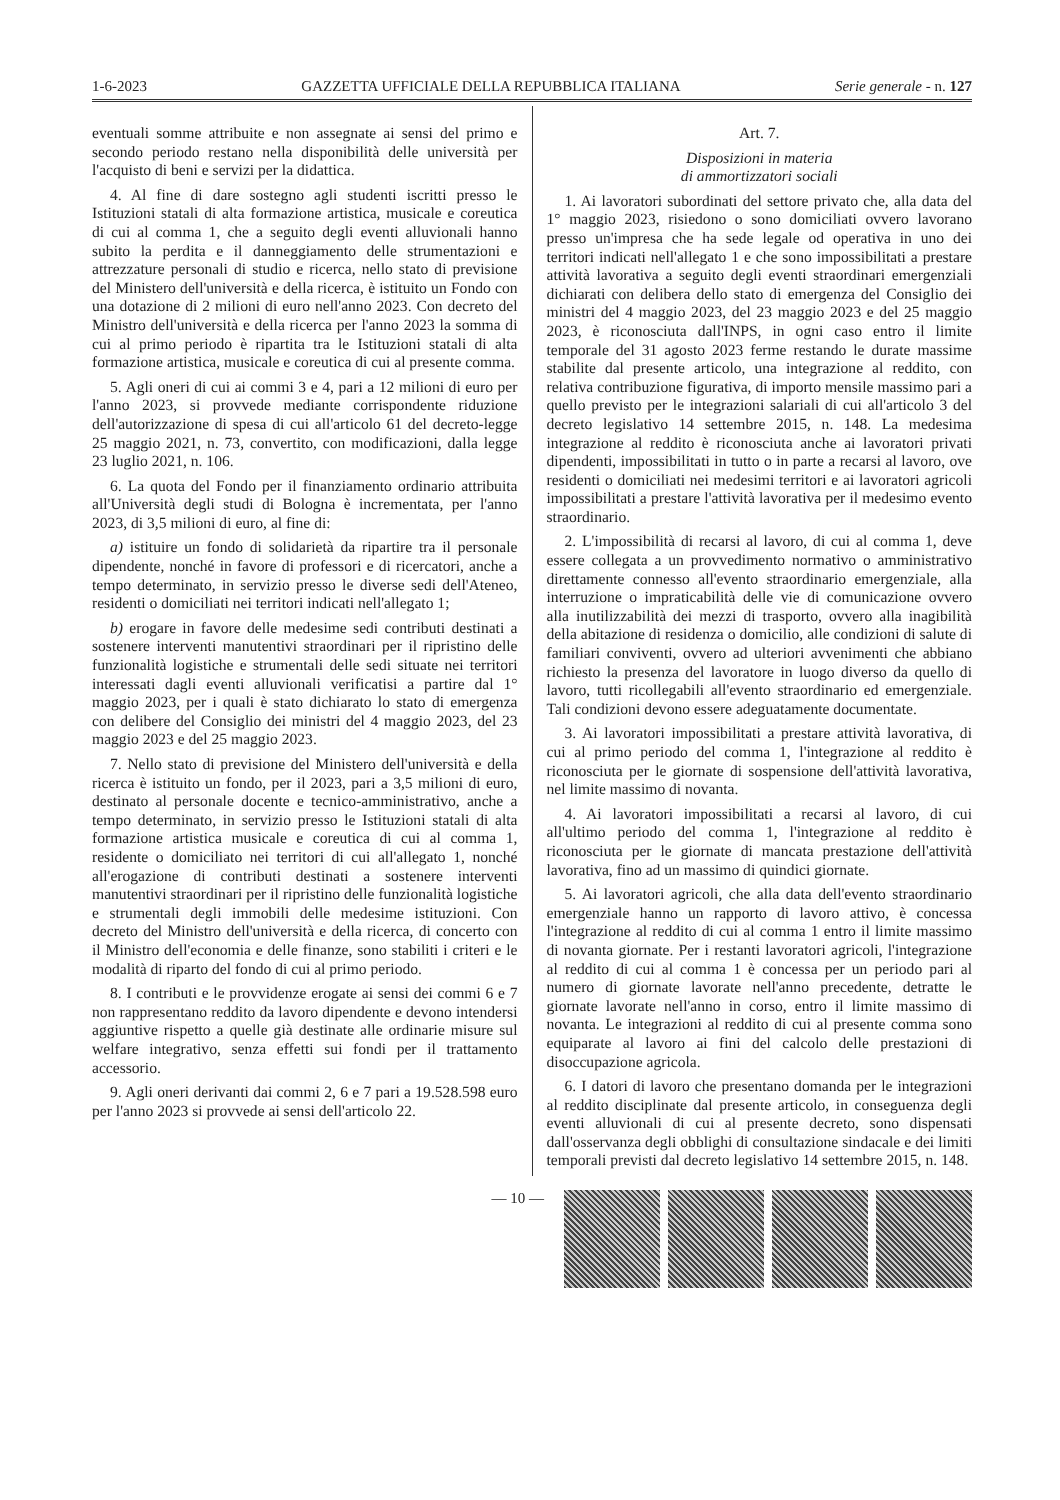1-6-2023 GAZZETTA UFFICIALE DELLA REPUBBLICA ITALIANA Serie generale - n. 127
eventuali somme attribuite e non assegnate ai sensi del primo e secondo periodo restano nella disponibilità delle università per l'acquisto di beni e servizi per la didattica.
4. Al fine di dare sostegno agli studenti iscritti presso le Istituzioni statali di alta formazione artistica, musicale e coreutica di cui al comma 1, che a seguito degli eventi alluvionali hanno subito la perdita e il danneggiamento delle strumentazioni e attrezzature personali di studio e ricerca, nello stato di previsione del Ministero dell'università e della ricerca, è istituito un Fondo con una dotazione di 2 milioni di euro nell'anno 2023. Con decreto del Ministro dell'università e della ricerca per l'anno 2023 la somma di cui al primo periodo è ripartita tra le Istituzioni statali di alta formazione artistica, musicale e coreutica di cui al presente comma.
5. Agli oneri di cui ai commi 3 e 4, pari a 12 milioni di euro per l'anno 2023, si provvede mediante corrispondente riduzione dell'autorizzazione di spesa di cui all'articolo 61 del decreto-legge 25 maggio 2021, n. 73, convertito, con modificazioni, dalla legge 23 luglio 2021, n. 106.
6. La quota del Fondo per il finanziamento ordinario attribuita all'Università degli studi di Bologna è incrementata, per l'anno 2023, di 3,5 milioni di euro, al fine di:
a) istituire un fondo di solidarietà da ripartire tra il personale dipendente, nonché in favore di professori e di ricercatori, anche a tempo determinato, in servizio presso le diverse sedi dell'Ateneo, residenti o domiciliati nei territori indicati nell'allegato 1;
b) erogare in favore delle medesime sedi contributi destinati a sostenere interventi manutentivi straordinari per il ripristino delle funzionalità logistiche e strumentali delle sedi situate nei territori interessati dagli eventi alluvionali verificatisi a partire dal 1° maggio 2023, per i quali è stato dichiarato lo stato di emergenza con delibere del Consiglio dei ministri del 4 maggio 2023, del 23 maggio 2023 e del 25 maggio 2023.
7. Nello stato di previsione del Ministero dell'università e della ricerca è istituito un fondo, per il 2023, pari a 3,5 milioni di euro, destinato al personale docente e tecnico-amministrativo, anche a tempo determinato, in servizio presso le Istituzioni statali di alta formazione artistica musicale e coreutica di cui al comma 1, residente o domiciliato nei territori di cui all'allegato 1, nonché all'erogazione di contributi destinati a sostenere interventi manutentivi straordinari per il ripristino delle funzionalità logistiche e strumentali degli immobili delle medesime istituzioni. Con decreto del Ministro dell'università e della ricerca, di concerto con il Ministro dell'economia e delle finanze, sono stabiliti i criteri e le modalità di riparto del fondo di cui al primo periodo.
8. I contributi e le provvidenze erogate ai sensi dei commi 6 e 7 non rappresentano reddito da lavoro dipendente e devono intendersi aggiuntive rispetto a quelle già destinate alle ordinarie misure sul welfare integrativo, senza effetti sui fondi per il trattamento accessorio.
9. Agli oneri derivanti dai commi 2, 6 e 7 pari a 19.528.598 euro per l'anno 2023 si provvede ai sensi dell'articolo 22.
Art. 7.
Disposizioni in materia
di ammortizzatori sociali
1. Ai lavoratori subordinati del settore privato che, alla data del 1° maggio 2023, risiedono o sono domiciliati ovvero lavorano presso un'impresa che ha sede legale od operativa in uno dei territori indicati nell'allegato 1 e che sono impossibilitati a prestare attività lavorativa a seguito degli eventi straordinari emergenziali dichiarati con delibera dello stato di emergenza del Consiglio dei ministri del 4 maggio 2023, del 23 maggio 2023 e del 25 maggio 2023, è riconosciuta dall'INPS, in ogni caso entro il limite temporale del 31 agosto 2023 ferme restando le durate massime stabilite dal presente articolo, una integrazione al reddito, con relativa contribuzione figurativa, di importo mensile massimo pari a quello previsto per le integrazioni salariali di cui all'articolo 3 del decreto legislativo 14 settembre 2015, n. 148. La medesima integrazione al reddito è riconosciuta anche ai lavoratori privati dipendenti, impossibilitati in tutto o in parte a recarsi al lavoro, ove residenti o domiciliati nei medesimi territori e ai lavoratori agricoli impossibilitati a prestare l'attività lavorativa per il medesimo evento straordinario.
2. L'impossibilità di recarsi al lavoro, di cui al comma 1, deve essere collegata a un provvedimento normativo o amministrativo direttamente connesso all'evento straordinario emergenziale, alla interruzione o impraticabilità delle vie di comunicazione ovvero alla inutilizzabilità dei mezzi di trasporto, ovvero alla inagibilità della abitazione di residenza o domicilio, alle condizioni di salute di familiari conviventi, ovvero ad ulteriori avvenimenti che abbiano richiesto la presenza del lavoratore in luogo diverso da quello di lavoro, tutti ricollegabili all'evento straordinario ed emergenziale. Tali condizioni devono essere adeguatamente documentate.
3. Ai lavoratori impossibilitati a prestare attività lavorativa, di cui al primo periodo del comma 1, l'integrazione al reddito è riconosciuta per le giornate di sospensione dell'attività lavorativa, nel limite massimo di novanta.
4. Ai lavoratori impossibilitati a recarsi al lavoro, di cui all'ultimo periodo del comma 1, l'integrazione al reddito è riconosciuta per le giornate di mancata prestazione dell'attività lavorativa, fino ad un massimo di quindici giornate.
5. Ai lavoratori agricoli, che alla data dell'evento straordinario emergenziale hanno un rapporto di lavoro attivo, è concessa l'integrazione al reddito di cui al comma 1 entro il limite massimo di novanta giornate. Per i restanti lavoratori agricoli, l'integrazione al reddito di cui al comma 1 è concessa per un periodo pari al numero di giornate lavorate nell'anno precedente, detratte le giornate lavorate nell'anno in corso, entro il limite massimo di novanta. Le integrazioni al reddito di cui al presente comma sono equiparate al lavoro ai fini del calcolo delle prestazioni di disoccupazione agricola.
6. I datori di lavoro che presentano domanda per le integrazioni al reddito disciplinate dal presente articolo, in conseguenza degli eventi alluvionali di cui al presente decreto, sono dispensati dall'osservanza degli obblighi di consultazione sindacale e dei limiti temporali previsti dal decreto legislativo 14 settembre 2015, n. 148.
— 10 —